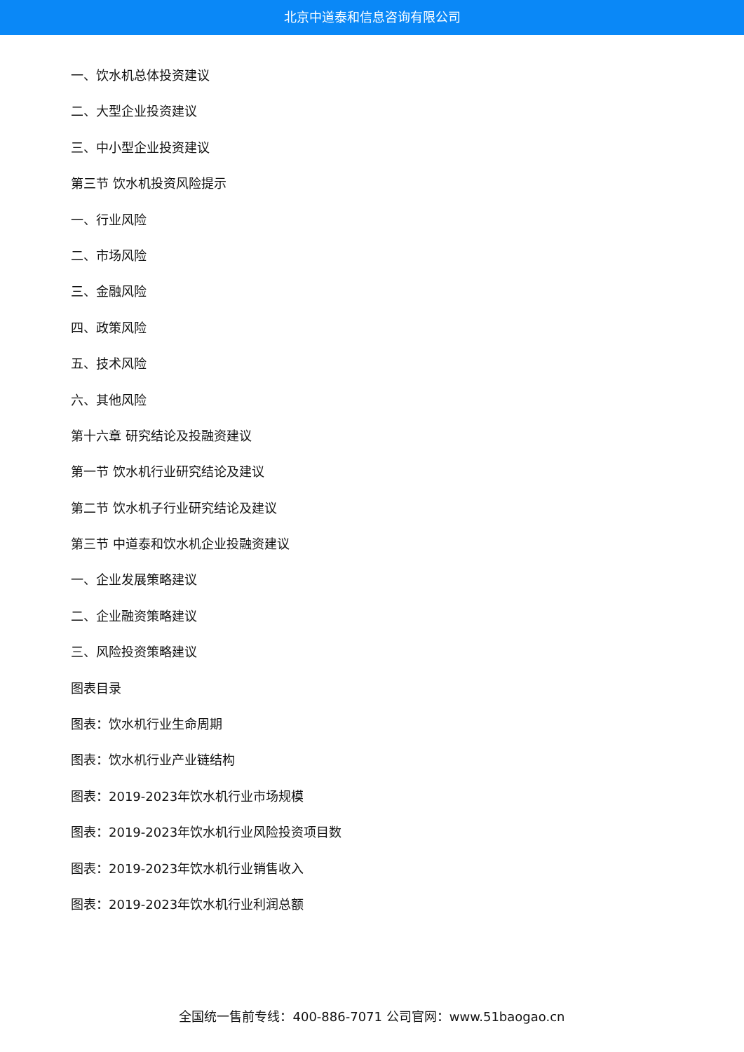北京中道泰和信息咨询有限公司
一、饮水机总体投资建议
二、大型企业投资建议
三、中小型企业投资建议
第三节 饮水机投资风险提示
一、行业风险
二、市场风险
三、金融风险
四、政策风险
五、技术风险
六、其他风险
第十六章 研究结论及投融资建议
第一节 饮水机行业研究结论及建议
第二节 饮水机子行业研究结论及建议
第三节 中道泰和饮水机企业投融资建议
一、企业发展策略建议
二、企业融资策略建议
三、风险投资策略建议
图表目录
图表：饮水机行业生命周期
图表：饮水机行业产业链结构
图表：2019-2023年饮水机行业市场规模
图表：2019-2023年饮水机行业风险投资项目数
图表：2019-2023年饮水机行业销售收入
图表：2019-2023年饮水机行业利润总额
全国统一售前专线：400-886-7071 公司官网：www.51baogao.cn